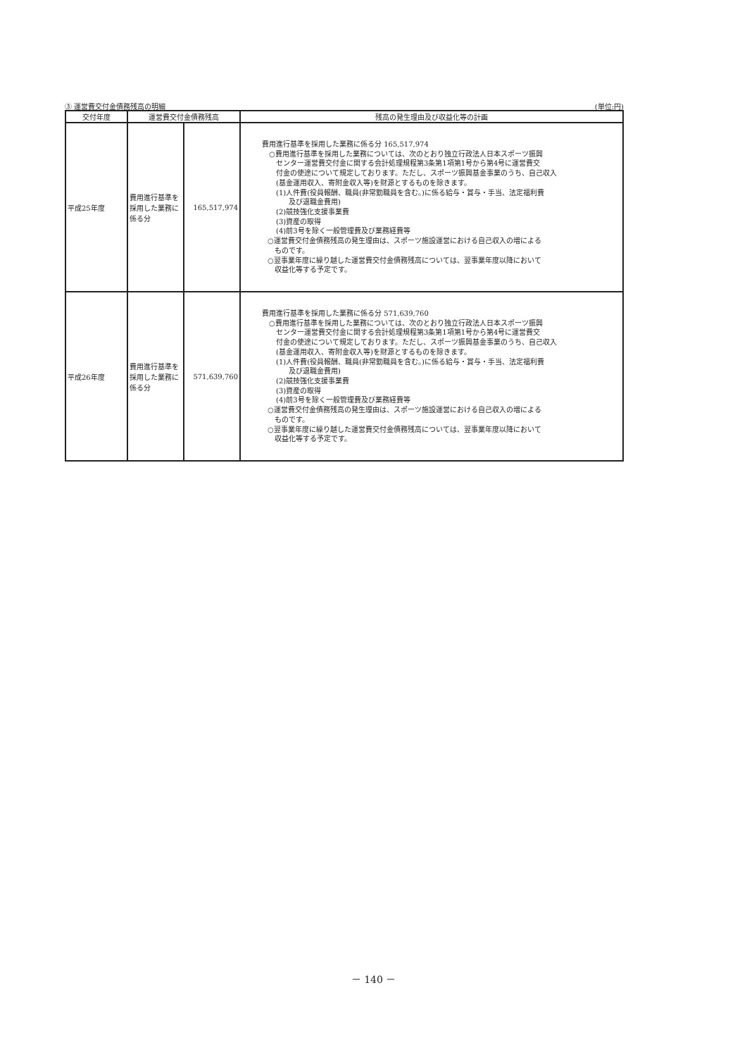③ 運営費交付金債務残高の明細 (単位:円)
| 交付年度 | 運営費交付金債務残高 | | 残高の発生理由及び収益化等の計画 |
| --- | --- | --- | --- |
| 平成25年度 | 費用進行基準を採用した業務に係る分 | 165,517,974 | 費用進行基準を採用した業務に係る分 165,517,974 ○費用進行基準を採用した業務については、次のとおり独立行政法人日本スポーツ振興 センター運営費交付金に関する会計処理規程第3条第1項第1号から第4号に運営費交 付金の使途について規定しております。ただし、スポーツ振興基金事業のうち、自己収入 (基金運用収入、寄附金収入等)を財源とするものを除きます。 (1)人件費(役員報酬、職員(非常勤職員を含む。)に係る給与・賞与・手当、法定福利費 及び退職金費用) (2)競技強化支援事業費 (3)資産の取得 (4)前3号を除く一般管理費及び業務経費等 ○運営費交付金債務残高の発生理由は、スポーツ施設運営における自己収入の増による ものです。 ○翌事業年度に繰り越した運営費交付金債務残高については、翌事業年度以降において 収益化等する予定です。 |
| 平成26年度 | 費用進行基準を採用した業務に係る分 | 571,639,760 | 費用進行基準を採用した業務に係る分 571,639,760 ○費用進行基準を採用した業務については、次のとおり独立行政法人日本スポーツ振興 センター運営費交付金に関する会計処理規程第3条第1項第1号から第4号に運営費交 付金の使途について規定しております。ただし、スポーツ振興基金事業のうち、自己収入 (基金運用収入、寄附金収入等)を財源とするものを除きます。 (1)人件費(役員報酬、職員(非常勤職員を含む。)に係る給与・賞与・手当、法定福利費 及び退職金費用) (2)競技強化支援事業費 (3)資産の取得 (4)前3号を除く一般管理費及び業務経費等 ○運営費交付金債務残高の発生理由は、スポーツ施設運営における自己収入の増による ものです。 ○翌事業年度に繰り越した運営費交付金債務残高については、翌事業年度以降において 収益化等する予定です。 |
－ 140 －